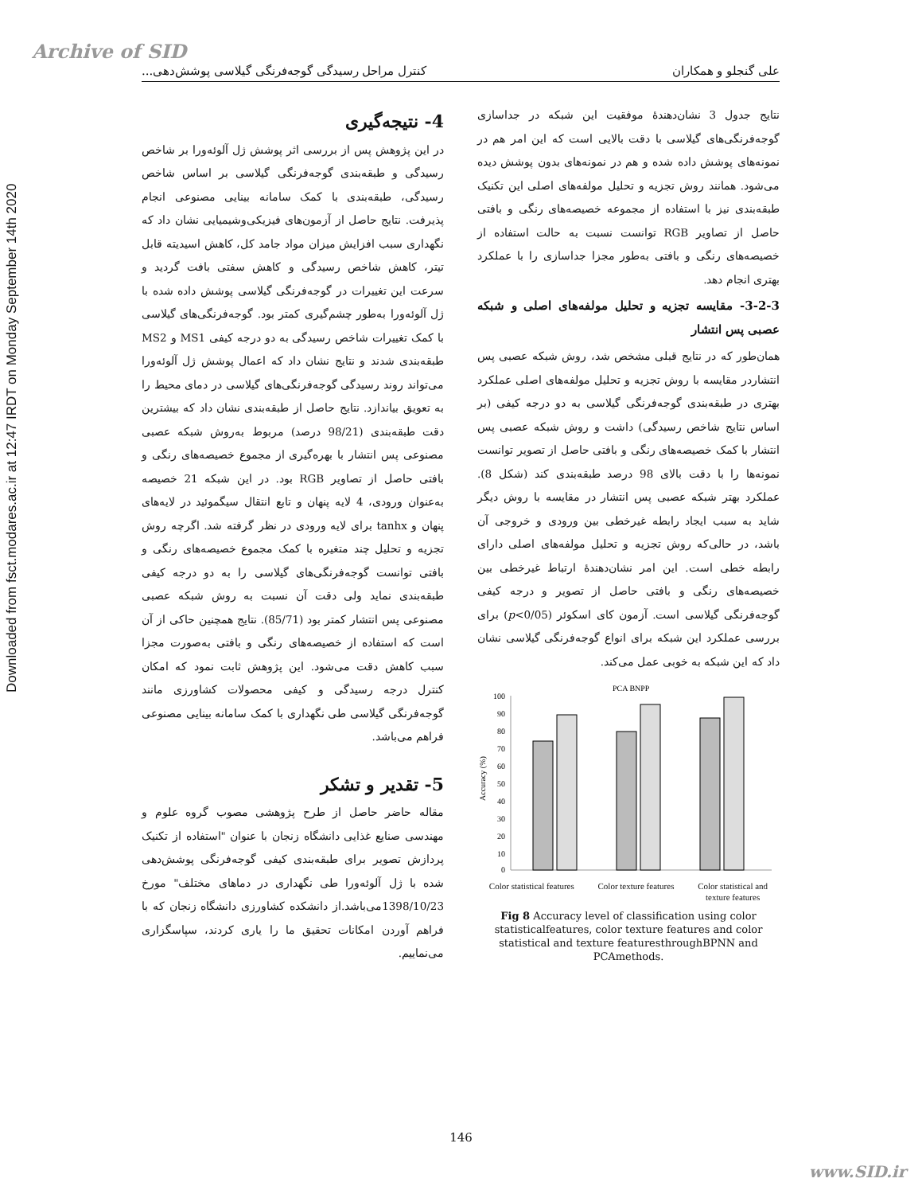Archive of SID
Downloaded from fsct.modares.ac.ir at 12:47 IRDT on Monday September 14th 2020
علی گنجلو و همکاران کنترل مراحل رسیدگی گوجه‌فرنگی گیلاسی پوشش‌دهی...
نتایج جدول 3 نشان‌دهندۀ موفقیت این شبکه در جداسازی گوجه‌فرنگی‌های گیلاسی با دقت بالایی است که این امر هم در نمونه‌های پوشش داده شده و هم در نمونه‌های بدون پوشش دیده می‌شود. همانند روش تجزیه و تحلیل مولفه‌های اصلی این تکنیک طبقه‌بندی نیز با استفاده از مجموعه خصیصه‌های رنگی و بافتی حاصل از تصاویر RGB توانست نسبت به حالت استفاده از خصیصه‌های رنگی و بافتی به‌طور مجزا جداسازی را با عملکرد بهتری انجام دهد.
3-2-3- مقایسه تجزیه و تحلیل مولفه‌های اصلی و شبکه عصبی پس انتشار
همان‌طور که در نتایج قبلی مشخص شد، روش شبکه عصبی پس انتشاردر مقایسه با روش تجزیه و تحلیل مولفه‌های اصلی عملکرد بهتری در طبقه‌بندی گوجه‌فرنگی گیلاسی به دو درجه کیفی (بر اساس نتایج شاخص رسیدگی) داشت و روش شبکه عصبی پس انتشار با کمک خصیصه‌های رنگی و بافتی حاصل از تصویر توانست نمونه‌ها را با دقت بالای 98 درصد طبقه‌بندی کند (شکل 8). عملکرد بهتر شبکه عصبی پس انتشار در مقایسه با روش دیگر شاید به سبب ایجاد رابطه غیرخطی بین ورودی و خروجی آن باشد، در حالی‌که روش تجزیه و تحلیل مولفه‌های اصلی دارای رابطه خطی است. این امر نشان‌دهندۀ ارتباط غیرخطی بین خصیصه‌های رنگی و بافتی حاصل از تصویر و درجه کیفی گوجه‌فرنگی گیلاسی است. آزمون کای اسکوئر (p<0/05) برای بررسی عملکرد این شبکه برای انواع گوجه‌فرنگی گیلاسی نشان داد که این شبکه به خوبی عمل می‌کند.
PCA BNPP
Accuracy (%)
100
90
80
70
60
50
40
30
20
10
0
Color statistical features Color texture features Color statistical and
texture features
Fig 8 Accuracy level of classification using color statisticalfeatures, color texture features and color statistical and texture featuresthroughBPNN and PCAmethods.
4- نتیجه‌گیری
در این پژوهش پس از بررسی اثر پوشش ژل آلوئه‌ورا بر شاخص رسیدگی و طبقه‌بندی گوجه‌فرنگی گیلاسی بر اساس شاخص رسیدگی، طبقه‌بندی با کمک سامانه بینایی مصنوعی انجام پذیرفت. نتایج حاصل از آزمون‌های فیزیکی‌وشیمیایی نشان داد که نگهداری سبب افزایش میزان مواد جامد کل، کاهش اسیدیته قابل تیتر، کاهش شاخص رسیدگی و کاهش سفتی بافت گردید و سرعت این تغییرات در گوجه‌فرنگی گیلاسی پوشش داده شده با ژل آلوئه‌ورا به‌طور چشم‌گیری کمتر بود. گوجه‌فرنگی‌های گیلاسی با کمک تغییرات شاخص رسیدگی به دو درجه کیفی MS1 و MS2 طبقه‌بندی شدند و نتایج نشان داد که اعمال پوشش ژل آلوئه‌ورا می‌تواند روند رسیدگی گوجه‌فرنگی‌های گیلاسی در دمای محیط را به تعویق بیاندازد. نتایج حاصل از طبقه‌بندی نشان داد که بیشترین دقت طبقه‌بندی (98/21 درصد) مربوط به‌روش شبکه عصبی مصنوعی پس انتشار با بهره‌گیری از مجموع خصیصه‌های رنگی و بافتی حاصل از تصاویر RGB بود. در این شبکه 21 خصیصه به‌عنوان ورودی، 4 لایه پنهان و تابع انتقال سیگموئید در لایه‌های پنهان و tanhx برای لایه ورودی در نظر گرفته شد. اگرچه روش تجزیه و تحلیل چند متغیره با کمک مجموع خصیصه‌های رنگی و بافتی توانست گوجه‌فرنگی‌های گیلاسی را به دو درجه کیفی طبقه‌بندی نماید ولی دقت آن نسبت به روش شبکه عصبی مصنوعی پس انتشار کمتر بود (85/71). نتایج همچنین حاکی از آن است که استفاده از خصیصه‌های رنگی و بافتی به‌صورت مجزا سبب کاهش دقت می‌شود. این پژوهش ثابت نمود که امکان کنترل درجه رسیدگی و کیفی محصولات کشاورزی مانند گوجه‌فرنگی گیلاسی طی نگهداری با کمک سامانه بینایی مصنوعی فراهم می‌باشد.
5- تقدیر و تشکر
مقاله حاضر حاصل از طرح پژوهشی مصوب گروه علوم و مهندسی صنایع غذایی دانشگاه زنجان با عنوان "استفاده از تکنیک پردازش تصویر برای طبقه‌بندی کیفی گوجه‌فرنگی پوشش‌دهی شده با ژل آلوئه‌ورا طی نگهداری در دماهای مختلف" مورخ 1398/10/23می‌باشد.از دانشکده کشاورزی دانشگاه زنجان که با فراهم آوردن امکانات تحقیق ما را یاری کردند، سپاسگزاری می‌نماییم.
146
www.SID.ir